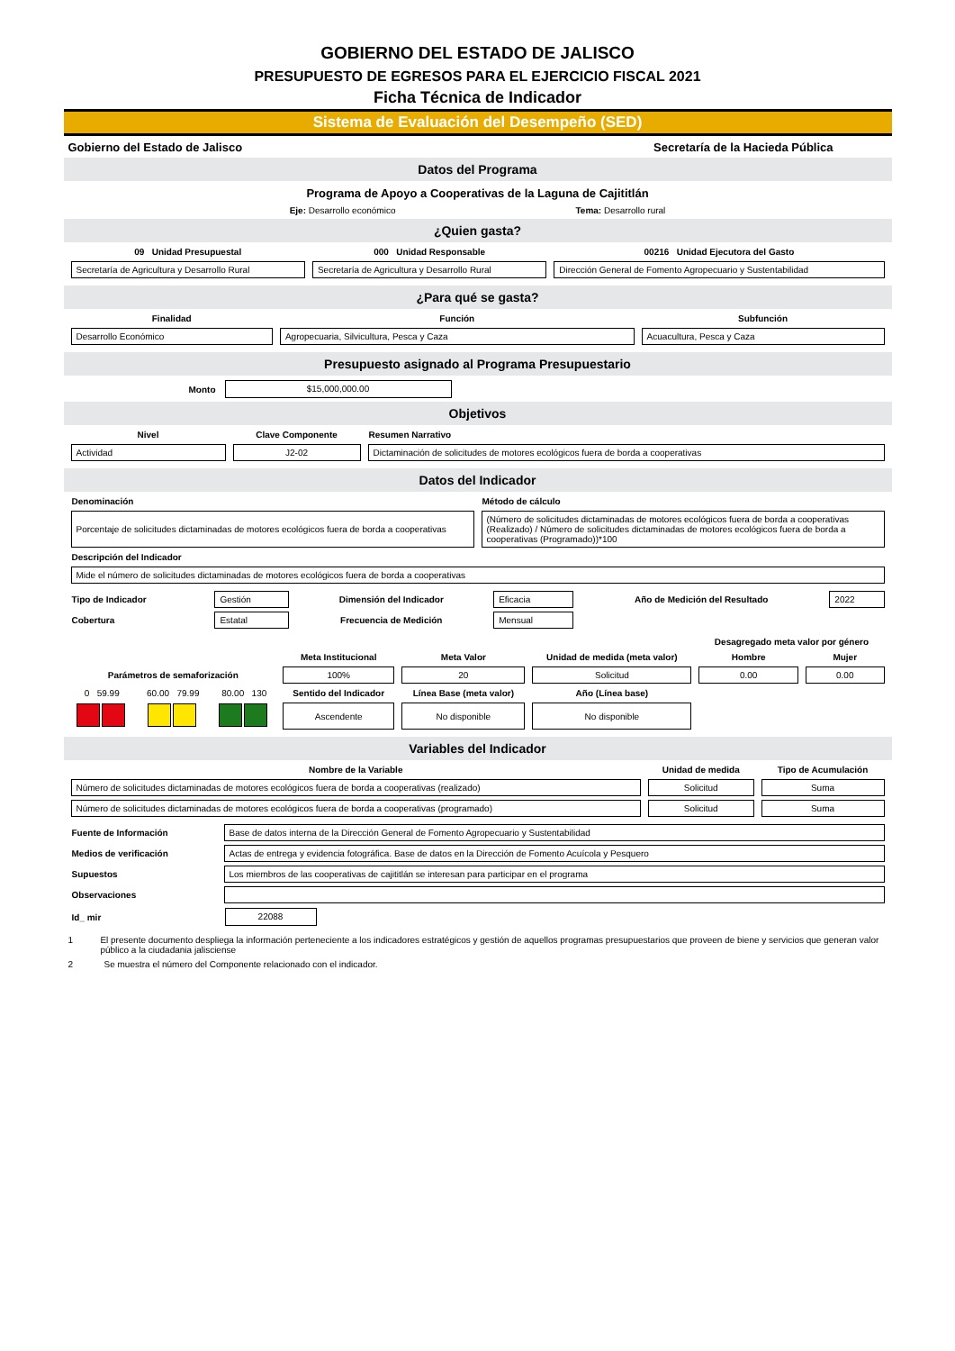GOBIERNO DEL ESTADO DE JALISCO
PRESUPUESTO DE EGRESOS PARA EL EJERCICIO FISCAL 2021
Ficha Técnica de Indicador
Sistema de Evaluación del Desempeño (SED)
Gobierno del Estado de Jalisco Secretaría de la Hacieda Pública
Datos del Programa
Programa de Apoyo a Cooperativas de la Laguna de Cajititlán
Eje: Desarrollo económico Tema: Desarrollo rural
¿Quien gasta?
| 09 Unidad Presupuestal | 000 Unidad Responsable | 00216 Unidad Ejecutora del Gasto |
| --- | --- | --- |
| Secretaría de Agricultura y Desarrollo Rural | Secretaría de Agricultura y Desarrollo Rural | Dirección General de Fomento Agropecuario y Sustentabilidad |
¿Para qué se gasta?
| Finalidad | Función | Subfunción |
| --- | --- | --- |
| Desarrollo Económico | Agropecuaria, Silvicultura, Pesca y Caza | Acuacultura, Pesca y Caza |
Presupuesto asignado al Programa Presupuestario
Monto
$15,000,000.00
Objetivos
| Nivel | Clave Componente | Resumen Narrativo |
| --- | --- | --- |
| Actividad | J2-02 | Dictaminación de solicitudes de motores ecológicos fuera de borda a cooperativas |
Datos del Indicador
| Denominación | Método de cálculo |
| --- | --- |
| Porcentaje de solicitudes dictaminadas de motores ecológicos fuera de borda a cooperativas | (Número de solicitudes dictaminadas de motores ecológicos fuera de borda a cooperativas (Realizado) / Número de solicitudes dictaminadas de motores ecológicos fuera de borda a cooperativas (Programado))*100 |
| Descripción del Indicador | |
| Mide el número de solicitudes dictaminadas de motores ecológicos fuera de borda a cooperativas | |
| Tipo de Indicador | Gestión | Dimensión del Indicador | Eficacia | Año de Medición del Resultado | 2022 |
| Cobertura | Estatal | Frecuencia de Medición | Mensual | | |
| | | | | | | Desagregado meta valor por género | |
| | | | Meta Institucional | Meta Valor | Unidad de medida (meta valor) | Hombre | Mujer |
| Parámetros de semaforización | | | 100% | 20 | Solicitud | 0.00 | 0.00 |
| 0 59.99 | 60.00 79.99 | 80.00 130 | Sentido del Indicador | Línea Base (meta valor) | Año (Línea base) | | |
| | | | Ascendente | No disponible | No disponible | | |
Variables del Indicador
| Nombre de la Variable | Unidad de medida | Tipo de Acumulación |
| --- | --- | --- |
| Número de solicitudes dictaminadas de motores ecológicos fuera de borda a cooperativas (realizado) | Solicitud | Suma |
| Número de solicitudes dictaminadas de motores ecológicos fuera de borda a cooperativas (programado) | Solicitud | Suma |
| Fuente de Información | Base de datos interna de la Dirección General de Fomento Agropecuario y Sustentabilidad |
| Medios de verificación | Actas de entrega y evidencia fotográfica. Base de datos en la Dirección de Fomento Acuícola y Pesquero |
| Supuestos | Los miembros de las cooperativas de cajititlán se interesan para participar en el programa |
| Observaciones | |
| Id_ mir | 22088 |
1 El presente documento despliega la información perteneciente a los indicadores estratégicos y gestión de aquellos programas presupuestarios que proveen de biene y servicios que generan valor público a la ciudadania jalisciense
2 Se muestra el número del Componente relacionado con el indicador.